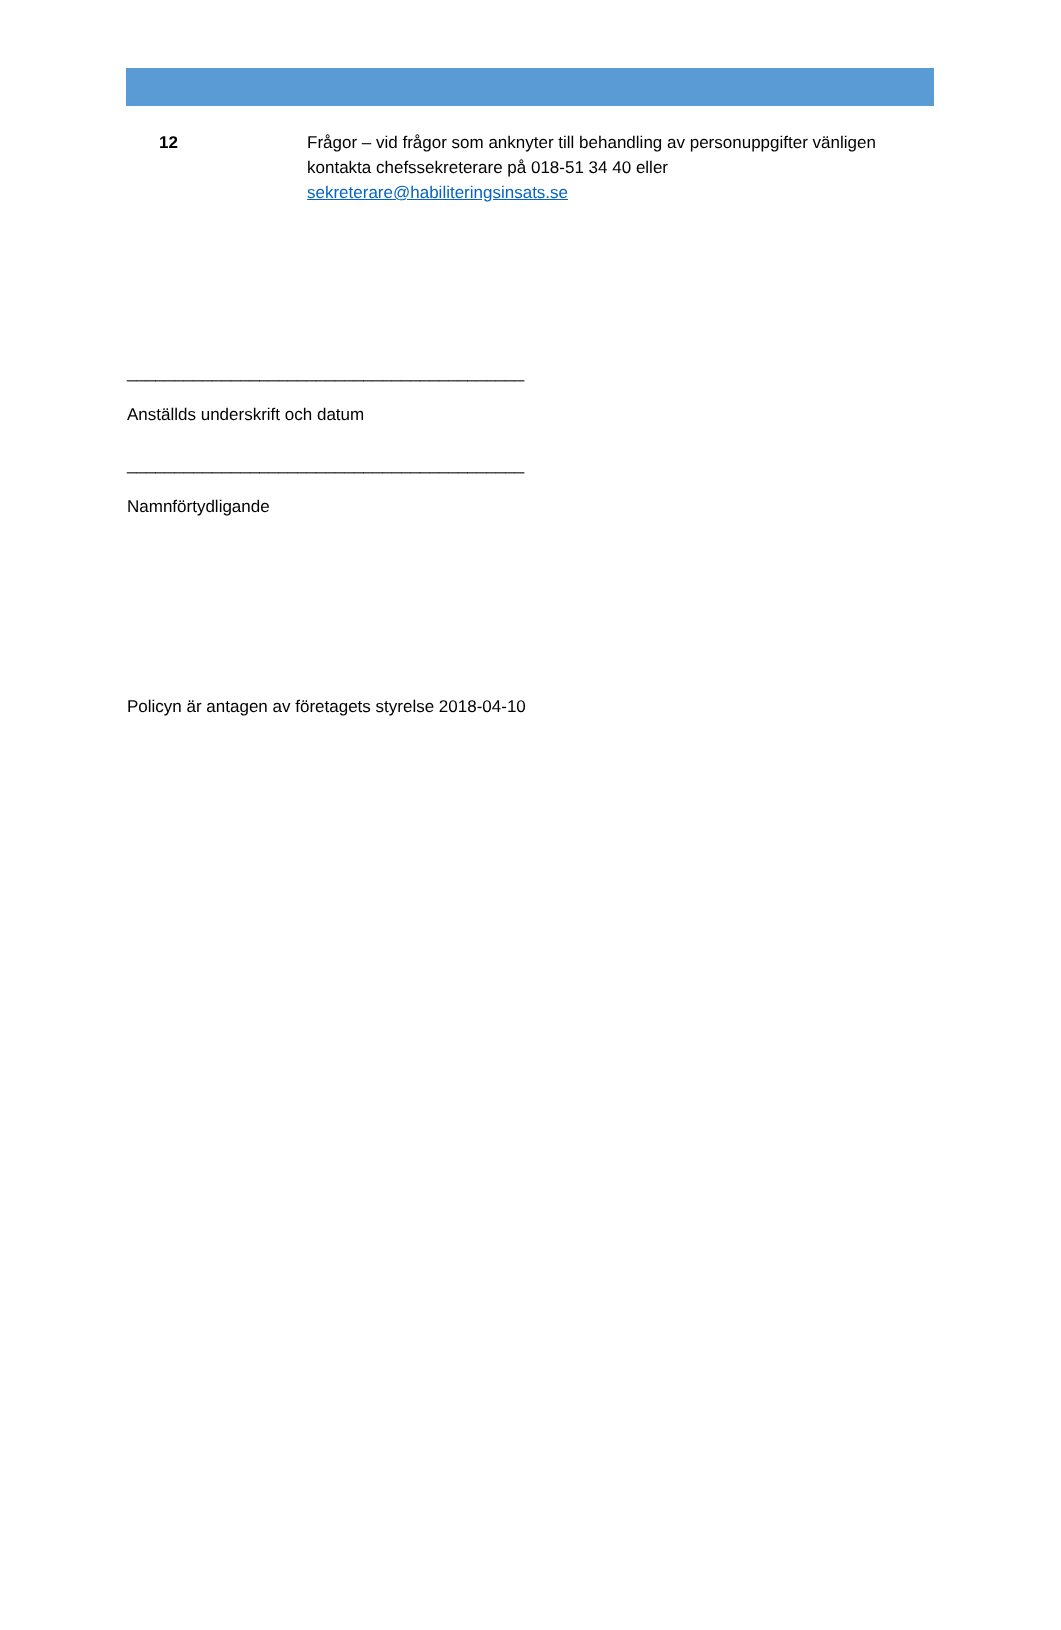| 12 | Frågor – vid frågor som anknyter till behandling av personuppgifter vänligen kontakta chefssekreterare på 018-51 34 40 eller sekreterare@habiliteringsinsats.se |
__________________________________________
Anställds underskrift och datum
__________________________________________
Namnförtydligande
Policyn är antagen av företagets styrelse 2018-04-10